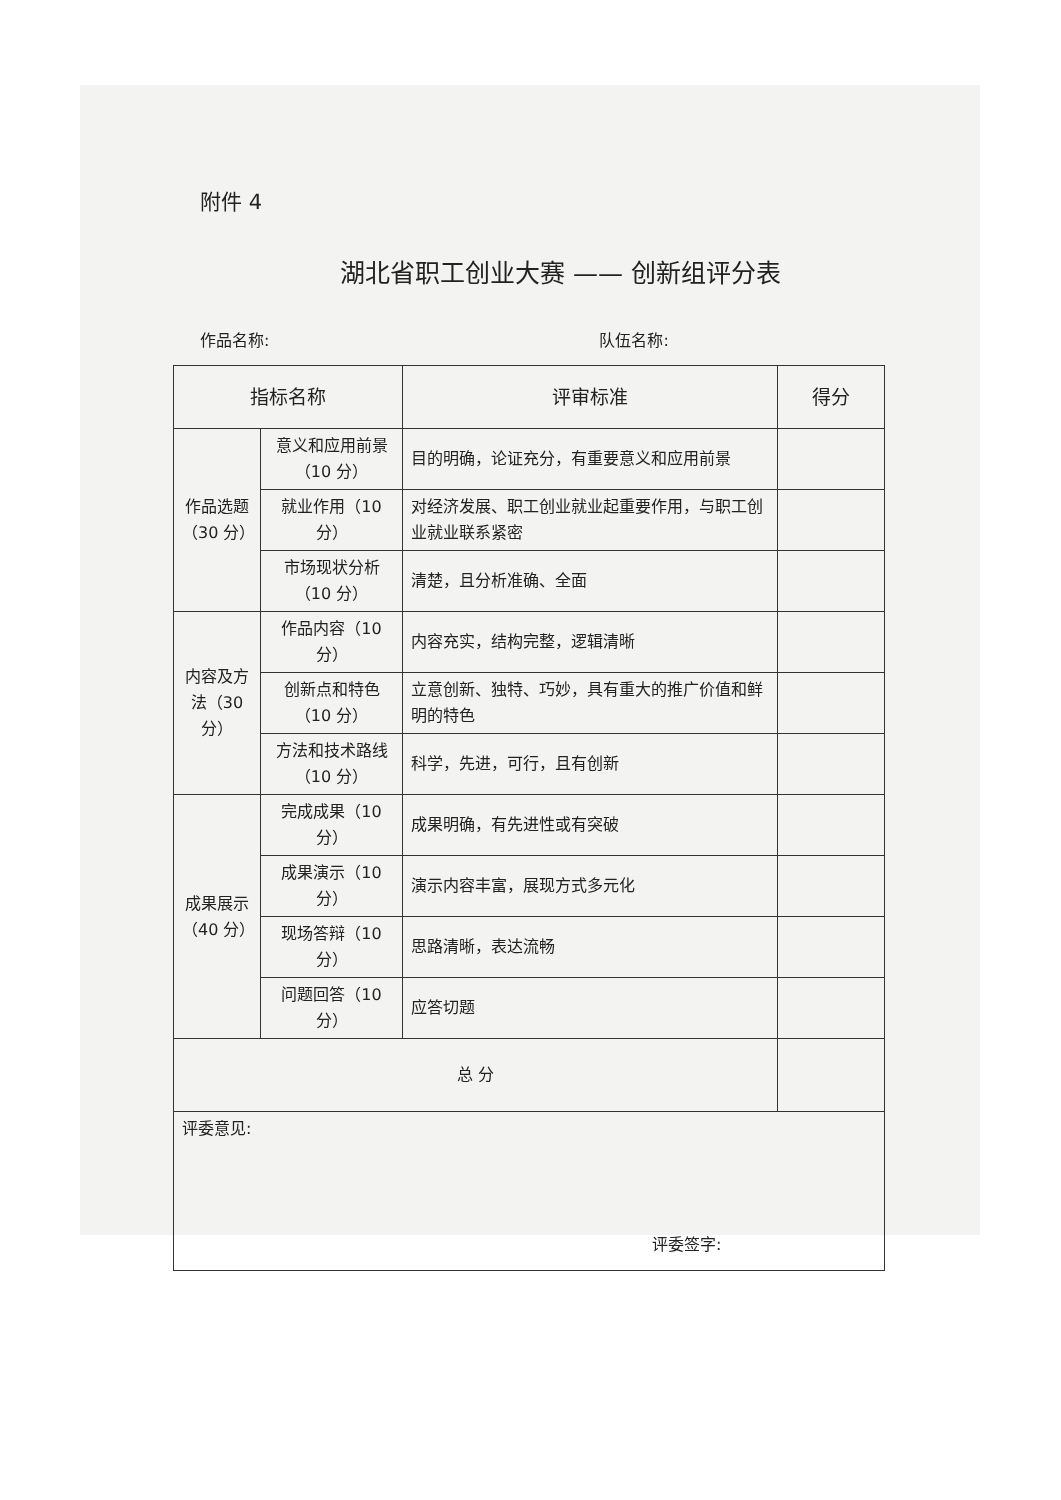附件 4
湖北省职工创业大赛 —— 创新组评分表
作品名称: 队伍名称:
| 指标名称 | | 评审标准 | 得分 |
| --- | --- | --- | --- |
| 作品选题（30 分） | 意义和应用前景（10 分） | 目的明确，论证充分，有重要意义和应用前景 | |
| | 就业作用（10 分） | 对经济发展、职工创业就业起重要作用，与职工创业就业联系紧密 | |
| | 市场现状分析（10 分） | 清楚，且分析准确、全面 | |
| 内容及方法（30 分） | 作品内容（10 分） | 内容充实，结构完整，逻辑清晰 | |
| | 创新点和特色（10 分） | 立意创新、独特、巧妙，具有重大的推广价值和鲜明的特色 | |
| | 方法和技术路线（10 分） | 科学，先进，可行，且有创新 | |
| 成果展示（40 分） | 完成成果（10 分） | 成果明确，有先进性或有突破 | |
| | 成果演示（10 分） | 演示内容丰富，展现方式多元化 | |
| | 现场答辩（10 分） | 思路清晰，表达流畅 | |
| | 问题回答（10 分） | 应答切题 | |
| 总 分 | | | |
| 评委意见: 评委签字: | | | |